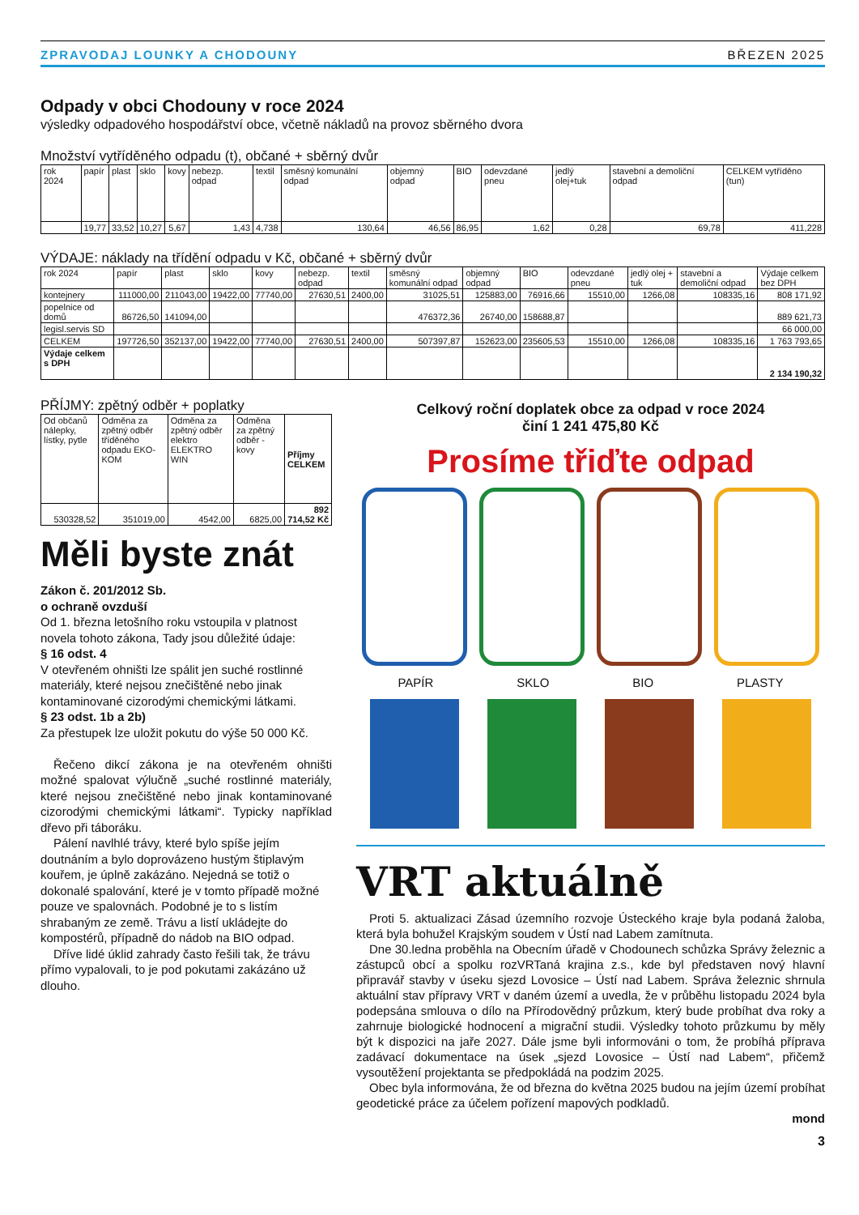ZPRAVODAJ LOUNKY A CHODOUNY BŘEZEN 2025
Odpady v obci Chodouny v roce 2024
výsledky odpadového hospodářství obce, včetně nákladů na provoz sběrného dvora
Množství vytříděného odpadu (t), občané + sběrný dvůr
| rok 2024 | papír | plast | sklo | kovy | nebezp. odpad | textil | směsný komunální odpad | objemný odpad | BIO | odevzdané pneu | jedlý olej+tuk | stavební a demoliční odpad | CELKEM vytříděno (tun) |
| --- | --- | --- | --- | --- | --- | --- | --- | --- | --- | --- | --- | --- | --- |
| | 19,77 | 33,52 | 10,27 | 5,67 | 1,43 | 4,738 | 130,64 | 46,56 | 86,95 | 1,62 | 0,28 | 69,78 | 411,228 |
VÝDAJE: náklady na třídění odpadu v Kč, občané + sběrný dvůr
| rok 2024 | papír | plast | sklo | kovy | nebezp. odpad | textil | směsný komunální odpad | objemný odpad | BIO | odevzdané pneu | jedlý olej + tuk | stavební a demoliční odpad | Výdaje celkem bez DPH |
| --- | --- | --- | --- | --- | --- | --- | --- | --- | --- | --- | --- | --- | --- |
| kontejnery | 111000,00 | 211043,00 | 19422,00 | 77740,00 | 27630,51 | 2400,00 | 31025,51 | 125883,00 | 76916,66 | 15510,00 | 1266,08 | 108335,16 | 808 171,92 |
| popelnice od domů | 86726,50 | 141094,00 | | | | | 476372,36 | 26740,00 | 158688,87 | | | | 889 621,73 |
| legisl.servis SD | | | | | | | | | | | | | 66 000,00 |
| CELKEM | 197726,50 | 352137,00 | 19422,00 | 77740,00 | 27630,51 | 2400,00 | 507397,87 | 152623,00 | 235605,53 | 15510,00 | 1266,08 | 108335,16 | 1 763 793,65 |
| Výdaje celkem s DPH | | | | | | | | | | | | | 2 134 190,32 |
PŘÍJMY: zpětný odběr + poplatky
| Od občanů nálepky, lístky, pytle | Odměna za zpětný odběr tříděného odpadu EKO-KOM | Odměna za zpětný odběr elektro ELEKTRO WIN | Odměna za zpětný odběr - kovy | Příjmy CELKEM |
| --- | --- | --- | --- | --- |
| 530328,52 | 351019,00 | 4542,00 | 6825,00 | 892 714,52 Kč |
Měli byste znát
Zákon č. 201/2012 Sb.
o ochraně ovzduší
Od 1. března letošního roku vstoupila v platnost novela tohoto zákona, Tady jsou důležité údaje:
§ 16 odst. 4
V otevřeném ohništi lze spálit jen suché rostlinné materiály, které nejsou znečištěné nebo jinak kontaminované cizorodými chemickými látkami.
§ 23 odst. 1b a 2b)
Za přestupek lze uložit pokutu do výše 50 000 Kč.
Řečeno dikcí zákona je na otevřeném ohništi možné spalovat výlučně „suché rostlinné materiály, které nejsou znečištěné nebo jinak kontaminované cizorodými chemickými látkami“. Typicky například dřevo při táboráku.
Pálení navlhlé trávy, které bylo spíše jejím doutnáním a bylo doprovázeno hustým štiplavým kouřem, je úplně zakázáno. Nejedná se totiž o dokonalé spalování, které je v tomto případě možné pouze ve spalovnách. Podobné je to s listím shrabaným ze země. Trávu a listí ukládejte do kompostérů, případně do nádob na BIO odpad.
Dříve lidé úklid zahrady často řešili tak, že trávu přímo vypalovali, to je pod pokutami zakázáno už dlouho.
Celkový roční doplatek obce za odpad v roce 2024
činí 1 241 475,80 Kč
Prosíme třiďte odpad
PAPÍR SKLO BIO PLASTY
VRT aktuálně
Proti 5. aktualizaci Zásad územního rozvoje Ústeckého kraje byla podaná žaloba, která byla bohužel Krajským soudem v Ústí nad Labem zamítnuta.
Dne 30.ledna proběhla na Obecním úřadě v Chodounech schůzka Správy železnic a zástupců obcí a spolku rozVRTaná krajina z.s., kde byl představen nový hlavní připravář stavby v úseku sjezd Lovosice – Ústí nad Labem. Správa železnic shrnula aktuální stav přípravy VRT v daném území a uvedla, že v průběhu listopadu 2024 byla podepsána smlouva o dílo na Přírodovědný průzkum, který bude probíhat dva roky a zahrnuje biologické hodnocení a migrační studii. Výsledky tohoto průzkumu by měly být k dispozici na jaře 2027. Dále jsme byli informováni o tom, že probíhá příprava zadávací dokumentace na úsek „sjezd Lovosice – Ústí nad Labem“, přičemž vysoutěžení projektanta se předpokládá na podzim 2025.
Obec byla informována, že od března do května 2025 budou na jejím území probíhat geodetické práce za účelem pořízení mapových podkladů.
mond
3